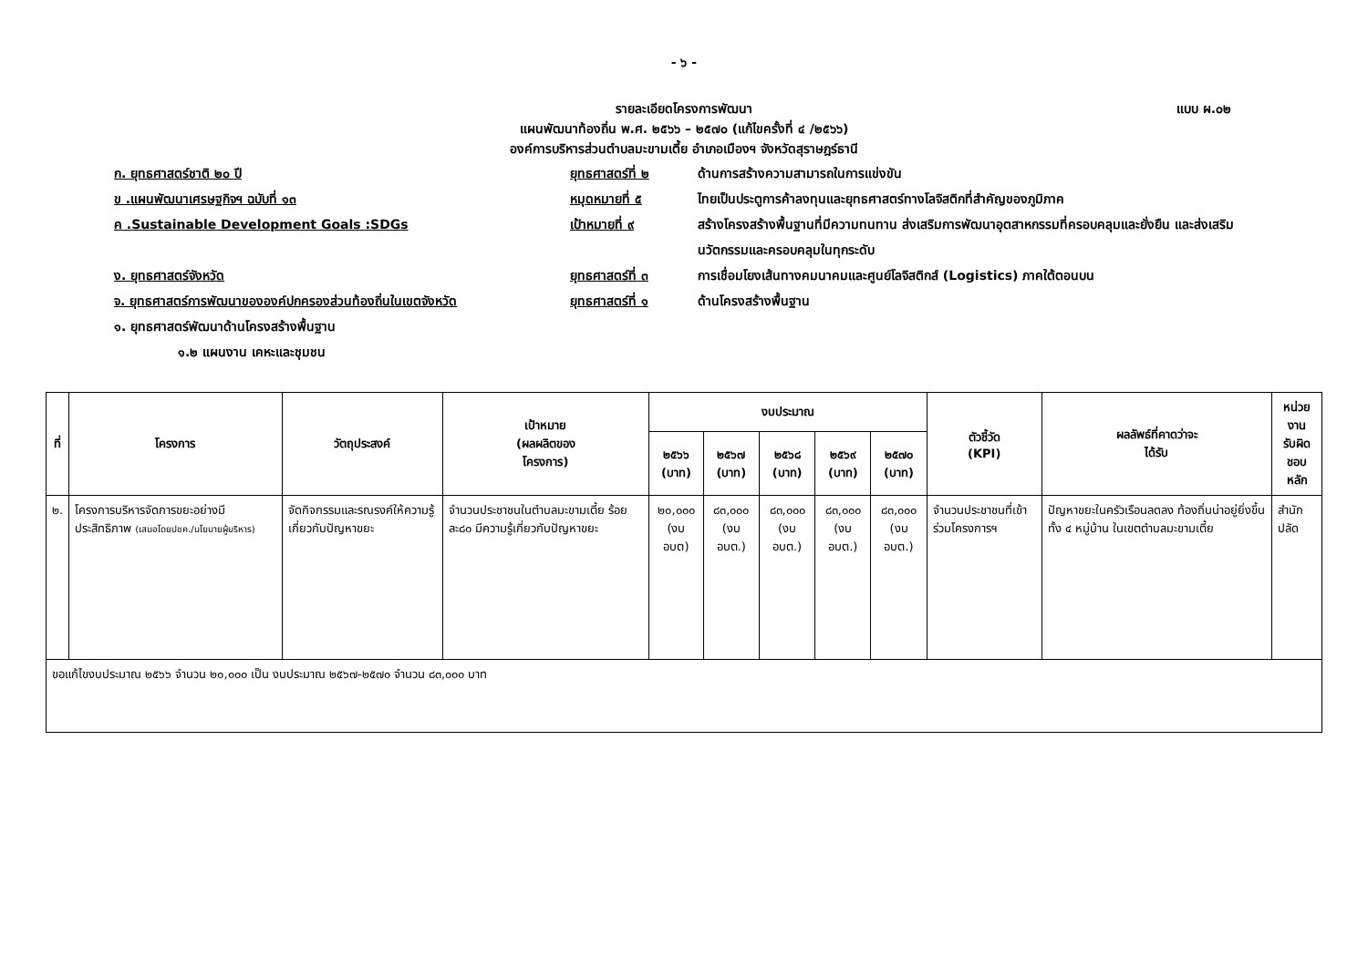- ๖ -
รายละเอียดโครงการพัฒนา
แบบ ผ.๐๒
แผนพัฒนาท้องถิ่น พ.ศ. ๒๕๖๖ – ๒๕๗๐ (แก้ไขครั้งที่ ๔ /๒๕๖๖)
องค์การบริหารส่วนตำบลมะขามเตี้ย อำเภอเมืองฯ จังหวัดสุราษฎร์ธานี
ก. ยุทธศาสตร์ชาติ ๒๐ ปี ยุทธศาสตร์ที่ ๒ ด้านการสร้างความสามารถในการแข่งขัน
ข .แผนพัฒนาเศรษฐกิจฯ ฉบับที่ ๑๓ หมุดหมายที่ ๕ ไทยเป็นประตูการค้าลงทุนและยุทธศาสตร์ทางโลจิสติกที่สำคัญของภูมิภาค
ค .Sustainable Development Goals :SDGs เป้าหมายที่ ๙ สร้างโครงสร้างพื้นฐานที่มีความทนทาน ส่งเสริมการพัฒนาอุตสาหกรรมที่ครอบคลุมและยั่งยืน และส่งเสริมนวัตกรรมและครอบคลุมในทุกระดับ
ง. ยุทธศาสตร์จังหวัด ยุทธศาสตร์ที่ ๓ การเชื่อมโยงเส้นทางคมนาคมและศูนย์โลจิสติกส์ (Logistics) ภาคใต้ตอนบน
จ. ยุทธศาสตร์การพัฒนาขององค์ปกครองส่วนท้องถิ่นในเขตจังหวัด ยุทธศาสตร์ที่ ๑ ด้านโครงสร้างพื้นฐาน
๑. ยุทธศาสตร์พัฒนาด้านโครงสร้างพื้นฐาน
๑.๒ แผนงาน เคหะและชุมชน
| ที่ | โครงการ | วัตถุประสงค์ | เป้าหมาย (ผลผลิตของ โครงการ) | งบประมาณ | | | | | ตัวชี้วัด (KPI) | ผลลัพธ์ที่คาดว่าจะ ได้รับ | หน่วยงาน รับผิดชอบ หลัก |
| --- | --- | --- | --- | --- | --- | --- | --- | --- | --- | --- | --- |
| | | | | ๒๕๖๖ (บาท) | ๒๕๖๗ (บาท) | ๒๕๖๘ (บาท) | ๒๕๖๙ (บาท) | ๒๕๗๐ (บาท) | | | |
| ๒. | โครงการบริหารจัดการขยะอย่างมีประสิทธิภาพ (เสนอโดยปชค./นโยบายผู้บริหาร) | จัดกิจกรรมและรณรงค์ให้ความรู้เกี่ยวกับปัญหาขยะ | จำนวนประชาชนในตำบลมะขามเตี้ย ร้อยละ๘๐ มีความรู้เกี่ยวกับปัญหาขยะ | ๒๐,๐๐๐ (งบ อบต) | ๘๓,๐๐๐ (งบ อบต.) | ๘๓,๐๐๐ (งบ อบต.) | ๘๓,๐๐๐ (งบ อบต.) | ๘๓,๐๐๐ (งบ อบต.) | จำนวนประชาชนที่เข้าร่วมโครงการฯ | ปัญหาขยะในครัวเรือนลดลง ท้องถิ่นน่าอยู่ยิ่งขึ้นทั้ง ๔ หมู่บ้าน ในเขตตำบลมะขามเตี้ย | สำนักปลัด |
| ขอแก้ไขงบประมาณ ๒๕๖๖ จำนวน ๒๐,๐๐๐ เป็น งบประมาณ ๒๕๖๗-๒๕๗๐ จำนวน ๘๓,๐๐๐ บาท | | | | | | | | | | | |